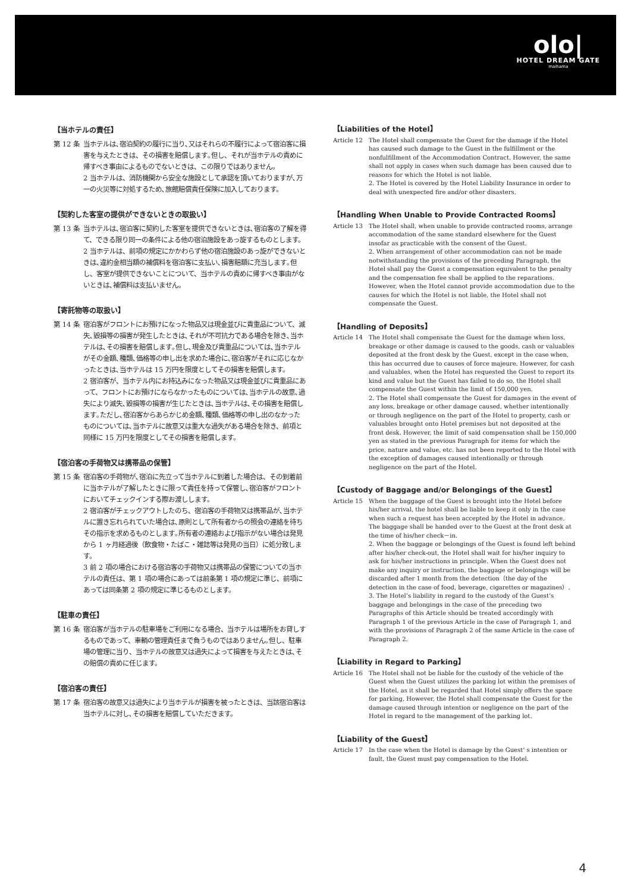olo|
HOTEL DREAM GATE
maihama
【当ホテルの責任】
第 12 条
当ホテルは､宿泊契約の履行に当り､又はそれらの不履行によって宿泊客に損害を与えたときは、その損害を賠償します｡但し、それが当ホテルの責めに帰すべき事由によるものでないときは、この限りではありません。
2 当ホテルは、消防機関から安全な施設として承認を頂いておりますが､万一の火災等に対処するため､旅館賠償責任保険に加入しております。
【契約した客室の提供ができないときの取扱い】
第 13 条
当ホテルは､宿泊客に契約した客室を提供できないときは､宿泊客の了解を得て、できる限り同一の条件による他の宿泊施設をあっ旋するものとします。
2 当ホテルは、前項の規定にかかわらず他の宿泊施設のあっ旋ができないときは､違約金相当額の補償料を宿泊客に支払い､損害賠額に充当します｡但し、客室が提供できないことについて、当ホテルの責めに帰すべき事由がないときは､補償料は支払いません。
【寄託物等の取扱い】
第 14 条
宿泊客がフロントにお預けになった物品又は現金並びに貴重品について、滅失､毀損等の損害が発生したときは､それが不可抗力である場合を除き､当ホテルは､その損害を賠償します｡但し､現金及び貴重品については､当ホテルがその金額､種類､価格等の申し出を求めた場合に､宿泊客がそれに応じなかったときは､当ホテルは 15 万円を限度としてその損害を賠償します。
2 宿泊客が、当ホテル内にお持込みになった物品又は現金並びに貴重品にあって、フロントにお預けにならなかったものについては､当ホテルの故意､過失により滅失､毀損等の損害が生じたときは､当ホテルは､その損害を賠償します｡ただし､宿泊客からあらかじめ金額､種類､価格等の申し出のなかったものについては､当ホテルに故意又は重大な過失がある場合を除き、前項と同様に 15 万円を限度としてその損害を賠償します。
【宿泊客の手荷物又は携帯品の保管】
第 15 条
宿泊客の手荷物が､宿泊に先立って当ホテルに到着した場合は、その到着前に当ホテルが了解したときに限って責任を持って保管し､宿泊客がフロントにおいてチェックインする際お渡しします。
2 宿泊客がチェックアウトしたのち、宿泊客の手荷物又は携帯品が､当ホテルに置き忘れられていた場合は､原則として所有者からの照会の連絡を待ちその指示を求めるものとします｡所有者の連絡および指示がない場合は発見から 1 ヶ月経過後（飲食物・たばこ・雑誌等は発見の当日）に処分致します。
3 前 2 項の場合における宿泊客の手荷物又は携帯品の保管についての当ホテルの責任は、第 1 項の場合にあっては前条第 1 項の規定に準じ、前項にあっては同条第 2 項の規定に準じるものとします。
【駐車の責任】
第 16 条
宿泊客が当ホテルの駐車場をご利用になる場合、当ホテルは場所をお貸しするものであって、車輌の管理責任まで負うものではありません｡但し、駐車場の管理に当り、当ホテルの故意又は過失によって損害を与えたときは､その賠償の責めに任じます。
【宿泊客の責任】
第 17 条
宿泊客の故意又は過失により当ホテルが損害を被ったときは、当該宿泊客は当ホテルに対し､その損害を賠償していただきます。
【Liabilities of the Hotel】
Article 12 The Hotel shall compensate the Guest for the damage if the Hotel has caused such damage to the Guest in the fulfillment or the nonfulfillment of the Accommodation Contract. However, the same shall not apply in cases when such damage has been caused due to reasons for which the Hotel is not liable.
2. The Hotel is covered by the Hotel Liability Insurance in order to deal with unexpected fire and/or other disasters.
【Handling When Unable to Provide Contracted Rooms】
Article 13 The Hotel shall, when unable to provide contracted rooms, arrange accommodation of the same standard elsewhere for the Guest insofar as practicable with the consent of the Guest.
2. When arrangement of other accommodation can not be made notwithstanding the provisions of the preceding Paragraph, the Hotel shall pay the Guest a compensation equivalent to the penalty and the compensation fee shall be applied to the reparations. However, when the Hotel cannot provide accommodation due to the causes for which the Hotel is not liable, the Hotel shall not compensate the Guest.
【Handling of Deposits】
Article 14 The Hotel shall compensate the Guest for the damage when loss, breakage or other damage is caused to the goods, cash or valuables deposited at the front desk by the Guest, except in the case when, this has occurred due to causes of force majeure. However, for cash and valuables, when the Hotel has requested the Guest to report its kind and value but the Guest has failed to do so, the Hotel shall compensate the Guest within the limit of 150,000 yen.
2. The Hotel shall compensate the Guest for damages in the event of any loss, breakage or other damage caused, whether intentionally or through negligence on the part of the Hotel to property, cash or valuables brought onto Hotel premises but not deposited at the front desk. However, the limit of said compensation shall be 150,000 yen as stated in the previous Paragraph for items for which the price, nature and value, etc. has not been reported to the Hotel with the exception of damages caused intentionally or through negligence on the part of the Hotel.
【Custody of Baggage and/or Belongings of the Guest】
Article 15 When the baggage of the Guest is brought into the Hotel before his/her arrival, the hotel shall be liable to keep it only in the case when such a request has been accepted by the Hotel in advance. The baggage shall be handed over to the Guest at the front desk at the time of his/her check－in.
2. When the baggage or belongings of the Guest is found left behind after his/her check-out, the Hotel shall wait for his/her inquiry to ask for his/her instructions in principle. When the Guest does not make any inquiry or instruction, the baggage or belongings will be discarded after 1 month from the detection（the day of the detection in the case of food, beverage, cigarettes or magazines）.
3. The Hotel’s liability in regard to the custody of the Guest’s baggage and belongings in the case of the preceding two Paragraphs of this Article should be treated accordingly with Paragraph 1 of the previous Article in the case of Paragraph 1, and with the provisions of Paragraph 2 of the same Article in the case of Paragraph 2.
【Liability in Regard to Parking】
Article 16 The Hotel shall not be liable for the custody of the vehicle of the Guest when the Guest utilizes the parking lot within the premises of the Hotel, as it shall be regarded that Hotel simply offers the space for parking. However, the Hotel shall compensate the Guest for the damage caused through intention or negligence on the part of the Hotel in regard to the management of the parking lot.
【Liability of the Guest】
Article 17 In the case when the Hotel is damage by the Guest’ s intention or fault, the Guest must pay compensation to the Hotel.
4